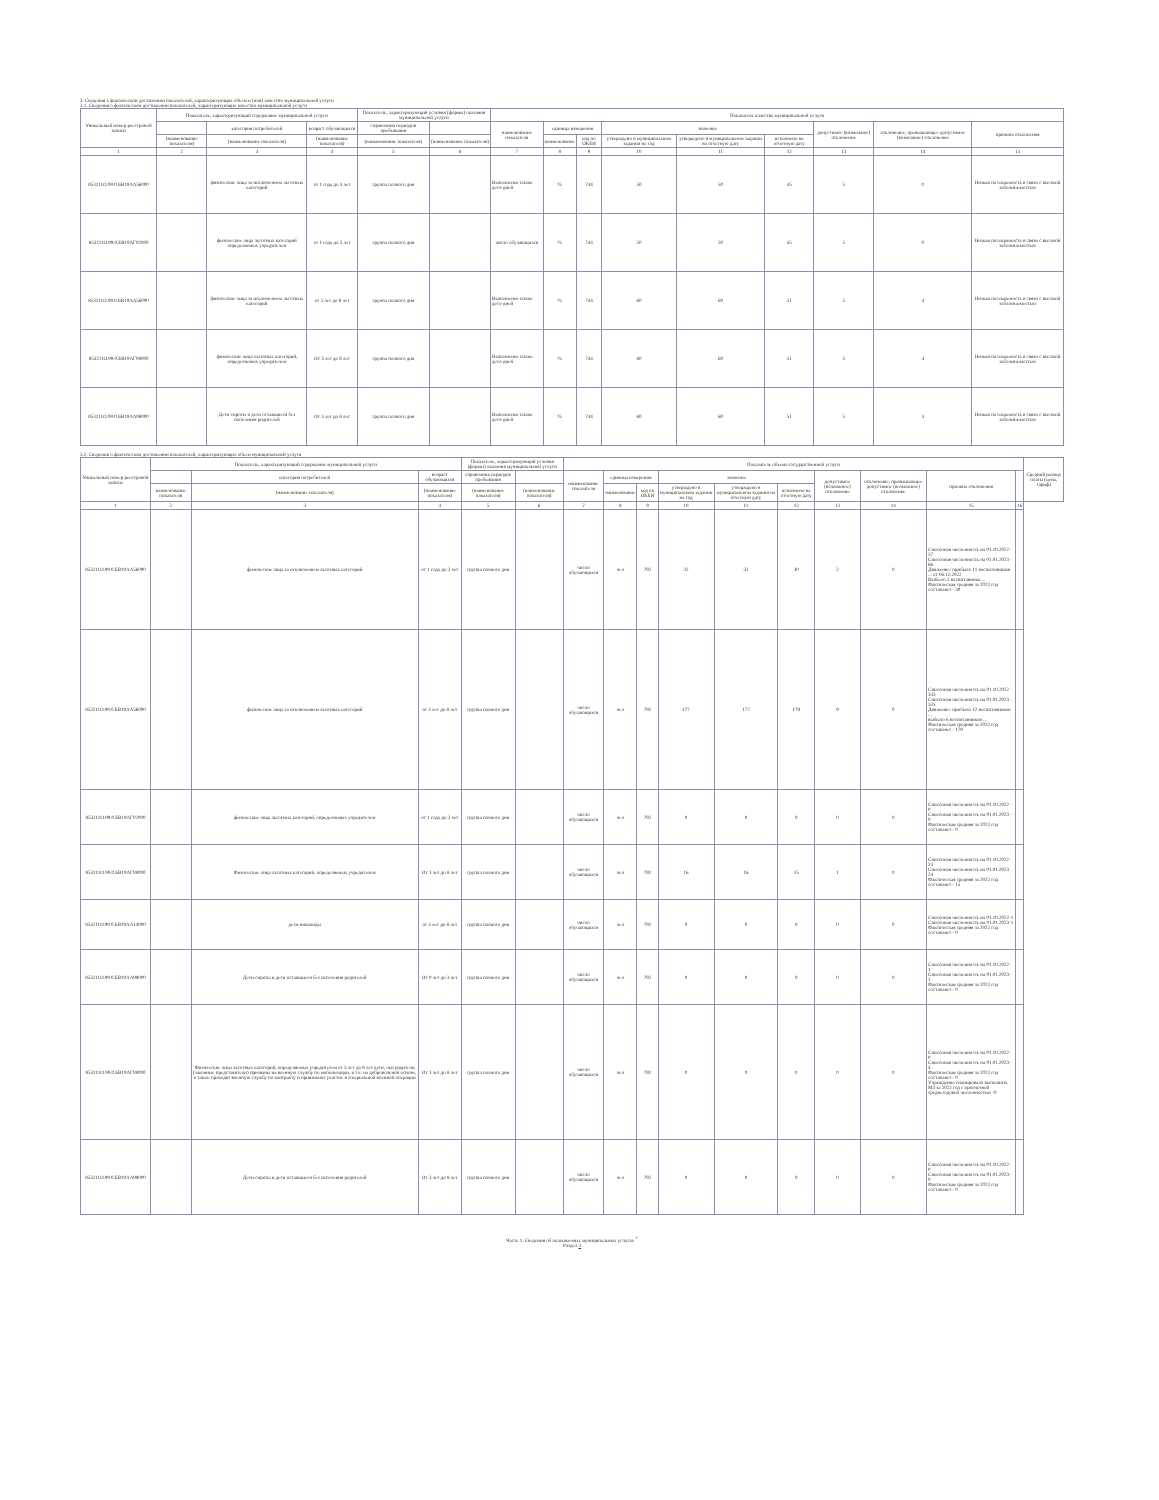3. Сведения о фактическом достижении показателей, характеризующих объем и (или) качество муниципальной услуги
3.1. Сведения о фактическом достижении показателей, характеризующих качество муниципальной услуги
| Уникальный номер реестровой записи | Показатель, характеризующий содержание муниципальной услуги | | | Показатель, характеризующий условия (формы) оказания муниципальной услуги | | Показатель качества муниципальной услуги | | | | | | | | |
| --- | --- | --- | --- | --- | --- | --- | --- | --- | --- | --- | --- | --- | --- | --- |
| | | категория потребителей | возраст обучающихся | справочник периодов пребывания | | наименование показателя | единица измерения | | значение | | | допустимое (возможное) отклонение | отклонение, превышающее допустимое (возможное) отклонение | причина отклонения |
| | (наименование показателя) | (наименование показателя) | (наименование показателя) | (наименование показателя) | (наименование показателя) | | наименование | код по ОКЕИ | утверждено в муниципальном задании на год | утверждено в муниципальном задании на отчетную дату | исполнено на отчетную дату | | | |
| 1 | 2 | 3 | 4 | 5 | 6 | 7 | 8 | 9 | 10 | 11 | 12 | 13 | 14 | 15 |
| 853211О.99.0.БВ19АА56000 | | физические лица за исключением льготных категорий | от 1 года до 3 лет | группа полного дня | | Выполнение плана дето-дней | % | 744 | 50 | 50 | 45 | 5 | 0 | Низкая посещаемость в связи с высокой заболеваемостью |
| 853211О.99.0.БВ19АГ02000 | | физические лица льготных категорий определяемых учредителем | от 1 года до 3 лет | группа полного дня | | число обучающихся | % | 744 | 50 | 50 | 45 | 5 | 0 | Низкая посещаемость в связи с высокой заболеваемостью |
| 853211О.99.0.БВ19АА56000 | | физические лица за исключением льготных категорий | от 3 лет до 8 лет | группа полного дня | | Выполнение плана дето-дней | % | 744 | 60 | 60 | 51 | 5 | 4 | Низкая посещаемость в связи с высокой заболеваемостью |
| 853211О.99.0.БВ19АГ08000 | | физические лица льготных категорий, определяемых учредителем | От 3 лет до 8 лет | группа полного дня | | Выполнение плана дето-дней | % | 744 | 60 | 60 | 51 | 5 | 4 | Низкая посещаемость в связи с высокой заболеваемостью |
| 853211О.99.0.БВ19АА98000 | | Дети-сироты и дети оставшиеся без попечения родителей | От 3 лет до 8 лет | группа полного дня | | Выполнение плана дето-дней | % | 744 | 60 | 60 | 51 | 5 | 4 | Низкая посещаемость в связи с высокой заболеваемостью |
3.2. Сведения о фактическом достижении показателей, характеризующих объем муниципальной услуги
| Уникальный номер реестровой записи | Показатель, характеризующий содержание муниципальной услуги | | | Показатель, характеризующий условия (формы) оказания муниципальной услуги | | Показатель объема государственной услуги | | | | | | | | | | Средний размер платы (цена, тариф) |
| --- | --- | --- | --- | --- | --- | --- | --- | --- | --- | --- | --- | --- | --- | --- | --- | --- |
| | | категория потребителей | возраст обучающихся | справочник периодов пребывания | | наименование показателя | единица измерения | | значение | | | допустимое (возможное) отклонение | отклонение, превышающее допустимое (возможное) отклонение | причина отклонения | | |
| | наименование показателя | (наименование показателя) | (наименование показателя) | (наименование показателя) | (наименование показателя) | | наименование | код по ОКЕИ | утверждено в муниципальном задании на год | утверждено в муниципальном задании на отчетную дату | исполнено на отчетную дату | | | | | |
| 1 | 2 | 3 | 4 | 5 | 6 | 7 | 8 | 9 | 10 | 11 | 12 | 13 | 14 | 15 | 16 | |
| 853211О.99.0.БВ19АА56000 | | физические лица за исключением льготных категорий | от 1 года до 3 лет | группа полного дня | | число обучающихся | чел | 792 | 32 | 32 | 30 | 2 | 0 | Списочная численность на 01.10.2022 - 37 Списочная численность на 01.01.2023 - 66 Движение: прибыло 11 воспитанников ... от 06.12.2022 Выбыло 2 воспитанника ... Фактическая средняя за 2022 год составляет - 30 | | |
| 853211О.99.0.БВ19АА56000 | | физические лица за исключением льготных категорий | от 3 лет до 8 лет | группа полного дня | | число обучающихся | чел | 792 | 177 | 177 | 179 | 9 | 0 | Списочная численность на 01.10.2022 - 333 Списочная численность на 01.01.2023 - 335 Движение: прибыло 12 воспитанников ... выбыло 6 воспитанников ... Фактическая средняя за 2022 год составляет - 179 | | |
| 853211О.99.0.БВ19АГ02000 | | физические лица льготных категорий, определяемых учредителем | от 1 года до 3 лет | группа полного дня | | число обучающихся | чел | 792 | 0 | 0 | 0 | 0 | 0 | Списочная численность на 01.10.2022 - 0 Списочная численность на 01.01.2023 - 0 Фактическая средняя за 2022 год составляет - 0 | | |
| 853211О.99.0.БВ19АГ08000 | | Физические лица льготных категорий, определяемых учредителем | От 3 лет до 8 лет | группа полного дня | | число обучающихся | чел | 792 | 16 | 16 | 15 | 1 | 0 | Списочная численность на 01.10.2022 - 24 Списочная численность на 01.01.2023 - 24 Фактическая средняя за 2022 год составляет - 15 | | |
| 853211О.99.0.БВ19АА14000 | | дети-инвалиды | от 3 лет до 8 лет | группа полного дня | | число обучающихся | чел | 792 | 0 | 0 | 0 | 0 | 0 | Списочная численность на 01.10.2022-1 Списочная численность на 01.01.2023-1 Фактическая средняя за 2022 год составляет - 0 | | |
| 853211О.99.0.БВ19АА98000 | | Дети-сироты и дети оставшиеся без попечения родителей | От 0 лет до 3 лет | группа полного дня | | число обучающихся | чел | 792 | 0 | 0 | 0 | 0 | 0 | Списочная численность на 01.10.2022- 1 Списочная численность на 01.01.2023- 1 Фактическая средняя за 2022 год составляет - 0 | | |
| 853211О.99.0.БВ19АГ08000 | | Физические лица льготных категорий, определяемых учредителем от 3 лет до 8 лет дети, чьи родители (законные представители) призваны на военную службу по мобилизации, в т.ч. на добровольной основе, а также проходят военную службу по контракту и принимают участие в специальной военной операции | От 3 лет до 8 лет | группа полного дня | | число обучающихся | чел | 792 | 0 | 0 | 0 | 0 | 0 | Списочная численность на 01.10.2022- 0 Списочная численность на 01.01.2023- 4 Фактическая средняя за 2022 год составляет - 0 Учреждение планировало выполнить МЗ за 2022 год с прогнозной среднегодовой численностью -0 | | |
| 853211О.99.0.БВ19АА98000 | | Дети-сироты и дети оставшиеся без попечения родителей | От 3 лет до 8 лет | группа полного дня | | число обучающихся | чел | 792 | 0 | 0 | 0 | 0 | 0 | Списочная численность на 01.10.2022- 0 Списочная численность на 01.01.2023- 0 Фактическая средняя за 2022 год составляет - 0 | | |
Часть 1. Сведения об оказываемых муниципальных услугах <sup>2</sup>
Раздел 3